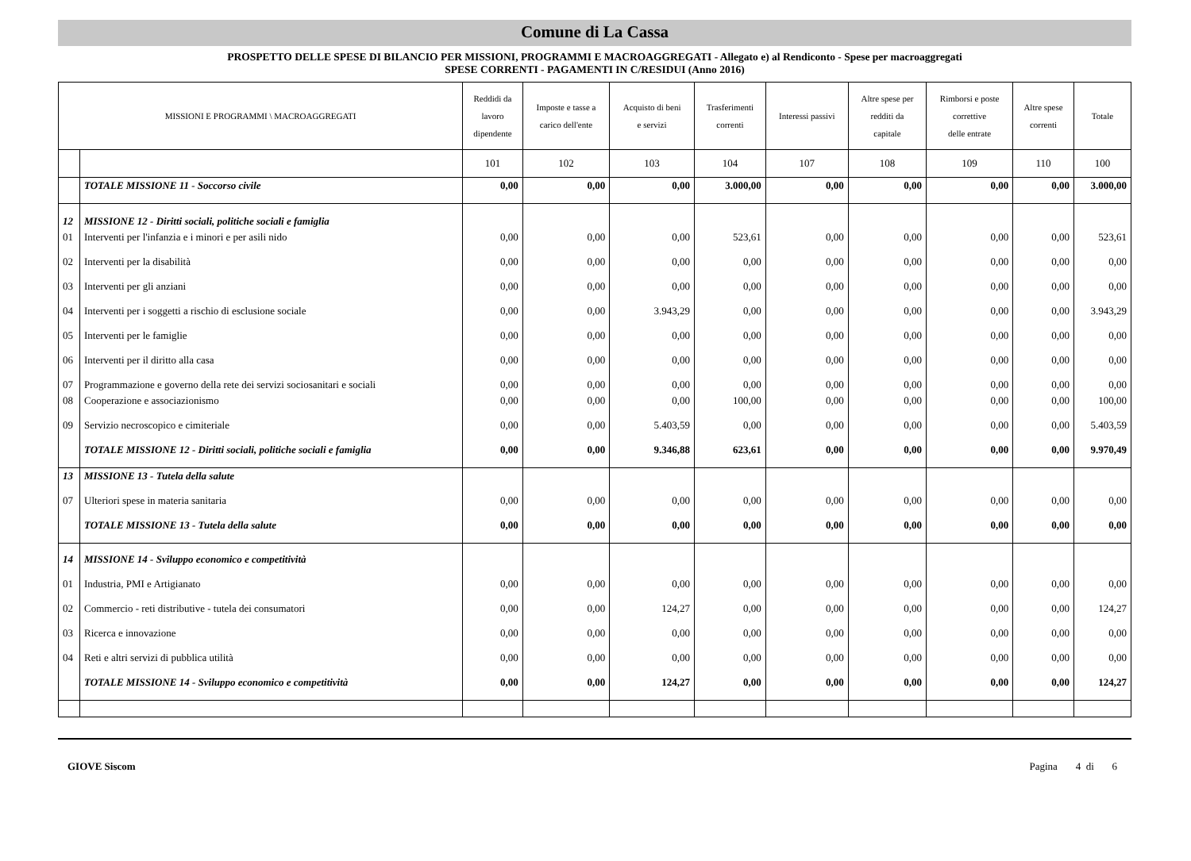Comune di La Cassa
PROSPETTO DELLE SPESE DI BILANCIO PER MISSIONI, PROGRAMMI E MACROAGGREGATI - Allegato e) al Rendiconto - Spese per macroaggregati
SPESE CORRENTI - PAGAMENTI IN C/RESIDUI (Anno 2016)
| MISSIONI E PROGRAMMI \ MACROAGGREGATI | | Reddidi da lavoro dipendente | Imposte e tasse a carico dell'ente | Acquisto di beni e servizi | Trasferimenti correnti | Interessi passivi | Altre spese per redditi da capitale | Rimborsi e poste correttive delle entrate | Altre spese correnti | Totale |
| --- | --- | --- | --- | --- | --- | --- | --- | --- | --- | --- |
| | | 101 | 102 | 103 | 104 | 107 | 108 | 109 | 110 | 100 |
| | TOTALE MISSIONE 11 - Soccorso civile | 0,00 | 0,00 | 0,00 | 3.000,00 | 0,00 | 0,00 | 0,00 | 0,00 | 3.000,00 |
| 12 | MISSIONE 12 - Diritti sociali, politiche sociali e famiglia | | | | | | | | | |
| 01 | Interventi per l'infanzia e i minori e per asili nido | 0,00 | 0,00 | 0,00 | 523,61 | 0,00 | 0,00 | 0,00 | 0,00 | 523,61 |
| 02 | Interventi per la disabilità | 0,00 | 0,00 | 0,00 | 0,00 | 0,00 | 0,00 | 0,00 | 0,00 | 0,00 |
| 03 | Interventi per gli anziani | 0,00 | 0,00 | 0,00 | 0,00 | 0,00 | 0,00 | 0,00 | 0,00 | 0,00 |
| 04 | Interventi per i soggetti a rischio di esclusione sociale | 0,00 | 0,00 | 3.943,29 | 0,00 | 0,00 | 0,00 | 0,00 | 0,00 | 3.943,29 |
| 05 | Interventi per le famiglie | 0,00 | 0,00 | 0,00 | 0,00 | 0,00 | 0,00 | 0,00 | 0,00 | 0,00 |
| 06 | Interventi per il diritto alla casa | 0,00 | 0,00 | 0,00 | 0,00 | 0,00 | 0,00 | 0,00 | 0,00 | 0,00 |
| 07 | Programmazione e governo della rete dei servizi sociosanitari e sociali | 0,00 | 0,00 | 0,00 | 0,00 | 0,00 | 0,00 | 0,00 | 0,00 | 0,00 |
| 08 | Cooperazione e associazionismo | 0,00 | 0,00 | 0,00 | 100,00 | 0,00 | 0,00 | 0,00 | 0,00 | 100,00 |
| 09 | Servizio necroscopico e cimiteriale | 0,00 | 0,00 | 5.403,59 | 0,00 | 0,00 | 0,00 | 0,00 | 0,00 | 5.403,59 |
| | TOTALE MISSIONE 12 - Diritti sociali, politiche sociali e famiglia | 0,00 | 0,00 | 9.346,88 | 623,61 | 0,00 | 0,00 | 0,00 | 0,00 | 9.970,49 |
| 13 | MISSIONE 13 - Tutela della salute | | | | | | | | | |
| 07 | Ulteriori spese in materia sanitaria | 0,00 | 0,00 | 0,00 | 0,00 | 0,00 | 0,00 | 0,00 | 0,00 | 0,00 |
| | TOTALE MISSIONE 13 - Tutela della salute | 0,00 | 0,00 | 0,00 | 0,00 | 0,00 | 0,00 | 0,00 | 0,00 | 0,00 |
| 14 | MISSIONE 14 - Sviluppo economico e competitività | | | | | | | | | |
| 01 | Industria, PMI e Artigianato | 0,00 | 0,00 | 0,00 | 0,00 | 0,00 | 0,00 | 0,00 | 0,00 | 0,00 |
| 02 | Commercio - reti distributive - tutela dei consumatori | 0,00 | 0,00 | 124,27 | 0,00 | 0,00 | 0,00 | 0,00 | 0,00 | 124,27 |
| 03 | Ricerca e innovazione | 0,00 | 0,00 | 0,00 | 0,00 | 0,00 | 0,00 | 0,00 | 0,00 | 0,00 |
| 04 | Reti e altri servizi di pubblica utilità | 0,00 | 0,00 | 0,00 | 0,00 | 0,00 | 0,00 | 0,00 | 0,00 | 0,00 |
| | TOTALE MISSIONE 14 - Sviluppo economico e competitività | 0,00 | 0,00 | 124,27 | 0,00 | 0,00 | 0,00 | 0,00 | 0,00 | 124,27 |
GIOVE Siscom Pagina 4 di 6